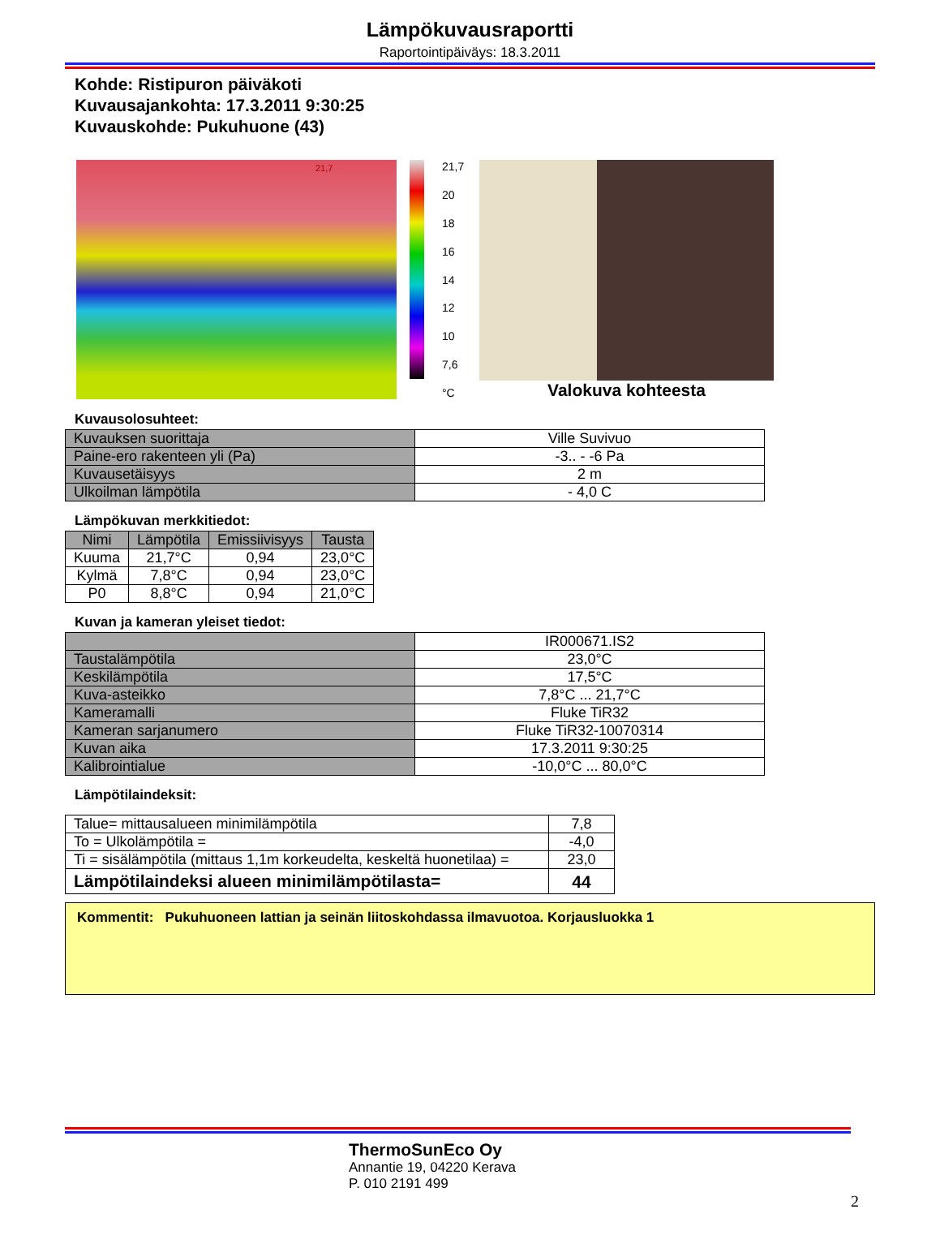Lämpökuvausraportti
Raportointipäiväys: 18.3.2011
Kohde: Ristipuron päiväkoti
Kuvausajankohta: 17.3.2011 9:30:25
Kuvauskohde: Pukuhuone (43)
21,7
21,7
20
18
16
14
12
10
7,6
°C
Valokuva kohteesta
Kuvausolosuhteet:
| Kuvauksen suorittaja | Ville Suvivuo |
| Paine-ero rakenteen yli (Pa) | -3.. - -6 Pa |
| Kuvausetäisyys | 2 m |
| Ulkoilman lämpötila | - 4,0 C |
Lämpökuvan merkkitiedot:
| Nimi | Lämpötila | Emissiivisyys | Tausta |
| --- | --- | --- | --- |
| Kuuma | 21,7°C | 0,94 | 23,0°C |
| Kylmä | 7,8°C | 0,94 | 23,0°C |
| P0 | 8,8°C | 0,94 | 21,0°C |
Kuvan ja kameran yleiset tiedot:
| | IR000671.IS2 |
| Taustalämpötila | 23,0°C |
| Keskilämpötila | 17,5°C |
| Kuva-asteikko | 7,8°C ... 21,7°C |
| Kameramalli | Fluke TiR32 |
| Kameran sarjanumero | Fluke TiR32-10070314 |
| Kuvan aika | 17.3.2011 9:30:25 |
| Kalibrointialue | -10,0°C ... 80,0°C |
Lämpötilaindeksit:
| Talue= mittausalueen minimilämpötila | 7,8 |
| To = Ulkolämpötila = | -4,0 |
| Ti = sisälämpötila (mittaus 1,1m korkeudelta, keskeltä huonetilaa) = | 23,0 |
| Lämpötilaindeksi alueen minimilämpötilasta= | 44 |
Kommentit: Pukuhuoneen lattian ja seinän liitoskohdassa ilmavuotoa. Korjausluokka 1
ThermoSunEco Oy
Annantie 19, 04220 Kerava
P. 010 2191 499
2